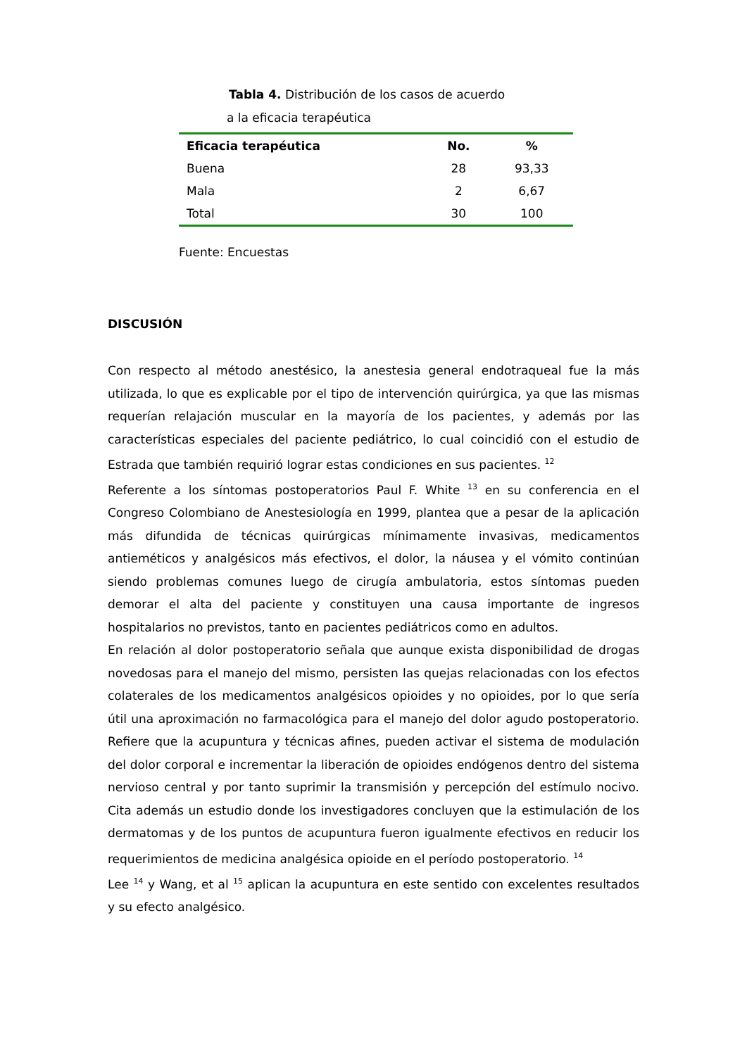Tabla 4. Distribución de los casos de acuerdo
a la eficacia terapéutica
| Eficacia terapéutica | No. | % |
| --- | --- | --- |
| Buena | 28 | 93,33 |
| Mala | 2 | 6,67 |
| Total | 30 | 100 |
Fuente: Encuestas
DISCUSIÓN
Con respecto al método anestésico, la anestesia general endotraqueal fue la más utilizada, lo que es explicable por el tipo de intervención quirúrgica, ya que las mismas requerían relajación muscular en la mayoría de los pacientes, y además por las características especiales del paciente pediátrico, lo cual coincidió con el estudio de Estrada que también requirió lograr estas condiciones en sus pacientes. <sup>12</sup>
Referente a los síntomas postoperatorios Paul F. White <sup>13</sup> en su conferencia en el Congreso Colombiano de Anestesiología en 1999, plantea que a pesar de la aplicación más difundida de técnicas quirúrgicas mínimamente invasivas, medicamentos antieméticos y analgésicos más efectivos, el dolor, la náusea y el vómito continúan siendo problemas comunes luego de cirugía ambulatoria, estos síntomas pueden demorar el alta del paciente y constituyen una causa importante de ingresos hospitalarios no previstos, tanto en pacientes pediátricos como en adultos.
En relación al dolor postoperatorio señala que aunque exista disponibilidad de drogas novedosas para el manejo del mismo, persisten las quejas relacionadas con los efectos colaterales de los medicamentos analgésicos opioides y no opioides, por lo que sería útil una aproximación no farmacológica para el manejo del dolor agudo postoperatorio. Refiere que la acupuntura y técnicas afines, pueden activar el sistema de modulación del dolor corporal e incrementar la liberación de opioides endógenos dentro del sistema nervioso central y por tanto suprimir la transmisión y percepción del estímulo nocivo. Cita además un estudio donde los investigadores concluyen que la estimulación de los dermatomas y de los puntos de acupuntura fueron igualmente efectivos en reducir los requerimientos de medicina analgésica opioide en el período postoperatorio. <sup>14</sup>
Lee <sup>14</sup> y Wang, et al <sup>15</sup> aplican la acupuntura en este sentido con excelentes resultados y su efecto analgésico.